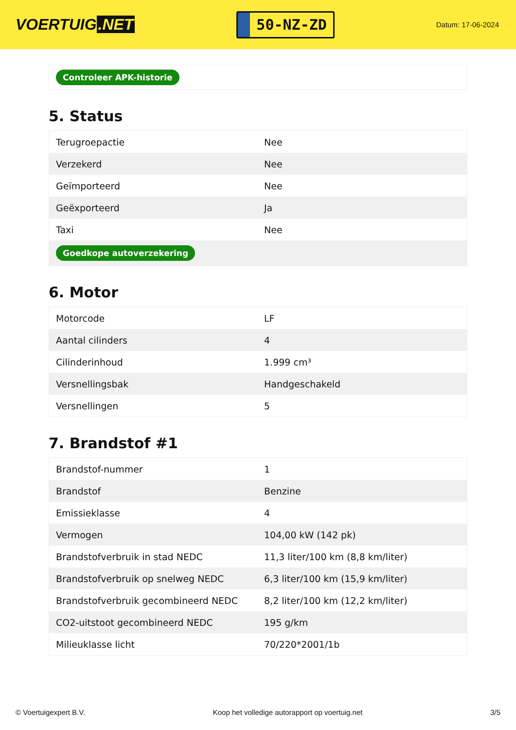VOERTUIG.NET
50-NZ-ZD
Datum: 17-06-2024
| Controleer APK-historie |
5. Status
| Terugroepactie | Nee |
| Verzekerd | Nee |
| Geïmporteerd | Nee |
| Geëxporteerd | Ja |
| Taxi | Nee |
| Goedkope autoverzekering | |
6. Motor
| Motorcode | LF |
| Aantal cilinders | 4 |
| Cilinderinhoud | 1.999 cm³ |
| Versnellingsbak | Handgeschakeld |
| Versnellingen | 5 |
7. Brandstof #1
| Brandstof-nummer | 1 |
| Brandstof | Benzine |
| Emissieklasse | 4 |
| Vermogen | 104,00 kW (142 pk) |
| Brandstofverbruik in stad NEDC | 11,3 liter/100 km (8,8 km/liter) |
| Brandstofverbruik op snelweg NEDC | 6,3 liter/100 km (15,9 km/liter) |
| Brandstofverbruik gecombineerd NEDC | 8,2 liter/100 km (12,2 km/liter) |
| CO2-uitstoot gecombineerd NEDC | 195 g/km |
| Milieuklasse licht | 70/220*2001/1b |
© Voertuigexpert B.V. Koop het volledige autorapport op voertuig.net 3/5